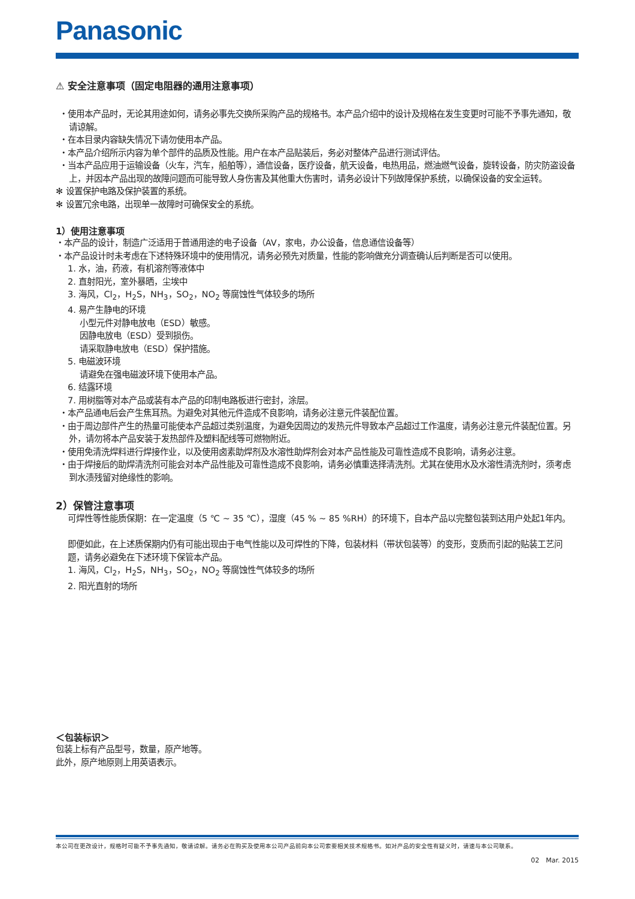Panasonic
⚠ 安全注意事项（固定电阻器的通用注意事项）
・使用本产品时，无论其用途如何，请务必事先交换所采购产品的规格书。本产品介绍中的设计及规格在发生变更时可能不予事先通知，敬请谅解。
・在本目录内容缺失情况下请勿使用本产品。
・本产品介绍所示内容为单个部件的品质及性能。用户在本产品贴装后，务必对整体产品进行测试评估。
・当本产品应用于运输设备（火车，汽车，船舶等），通信设备，医疗设备，航天设备，电热用品，燃油燃气设备，旋转设备，防灾防盗设备上，并因本产品出现的故障问题而可能导致人身伤害及其他重大伤害时，请务必设计下列故障保护系统，以确保设备的安全运转。
✻ 设置保护电路及保护装置的系统。
✻ 设置冗余电路，出现单一故障时可确保安全的系统。
1）使用注意事项
・本产品的设计，制造广泛适用于普通用途的电子设备（AV，家电，办公设备，信息通信设备等）
・本产品设计时未考虑在下述特殊环境中的使用情况，请务必预先对质量，性能的影响做充分调查确认后判断是否可以使用。
1. 水，油，药液，有机溶剂等液体中
2. 直射阳光，室外暴晒，尘埃中
3. 海风，Cl<sub>2</sub>，H<sub>2</sub>S，NH<sub>3</sub>，SO<sub>2</sub>，NO<sub>2</sub> 等腐蚀性气体较多的场所
4. 易产生静电的环境
小型元件对静电放电（ESD）敏感。
因静电放电（ESD）受到损伤。
请采取静电放电（ESD）保护措施。
5. 电磁波环境
请避免在强电磁波环境下使用本产品。
6. 结露环境
7. 用树脂等对本产品或装有本产品的印制电路板进行密封，涂层。
・本产品通电后会产生焦耳热。为避免对其他元件造成不良影响，请务必注意元件装配位置。
・由于周边部件产生的热量可能使本产品超过类别温度，为避免因周边的发热元件导致本产品超过工作温度，请务必注意元件装配位置。另外，请勿将本产品安装于发热部件及塑料配线等可燃物附近。
・使用免清洗焊料进行焊接作业，以及使用卤素助焊剂及水溶性助焊剂会对本产品性能及可靠性造成不良影响，请务必注意。
・由于焊接后的助焊清洗剂可能会对本产品性能及可靠性造成不良影响，请务必慎重选择清洗剂。尤其在使用水及水溶性清洗剂时，须考虑到水渍残留对绝缘性的影响。
2）保管注意事项
可焊性等性能质保期：在一定温度（5 ℃ ~ 35 ℃），湿度（45 % ~ 85 %RH）的环境下，自本产品以完整包装到达用户处起1年内。
即便如此，在上述质保期内仍有可能出现由于电气性能以及可焊性的下降，包装材料（带状包装等）的变形，变质而引起的贴装工艺问题，请务必避免在下述环境下保管本产品。
1. 海风，Cl<sub>2</sub>，H<sub>2</sub>S，NH<sub>3</sub>，SO<sub>2</sub>，NO<sub>2</sub> 等腐蚀性气体较多的场所
2. 阳光直射的场所
＜包装标识＞
包装上标有产品型号，数量，原产地等。
此外，原产地原则上用英语表示。
本公司在更改设计，规格时可能不予事先通知，敬请谅解。请务必在购买及使用本公司产品前向本公司索要相关技术规格书。如对产品的安全性有疑义时，请速与本公司联系。
02　Mar. 2015